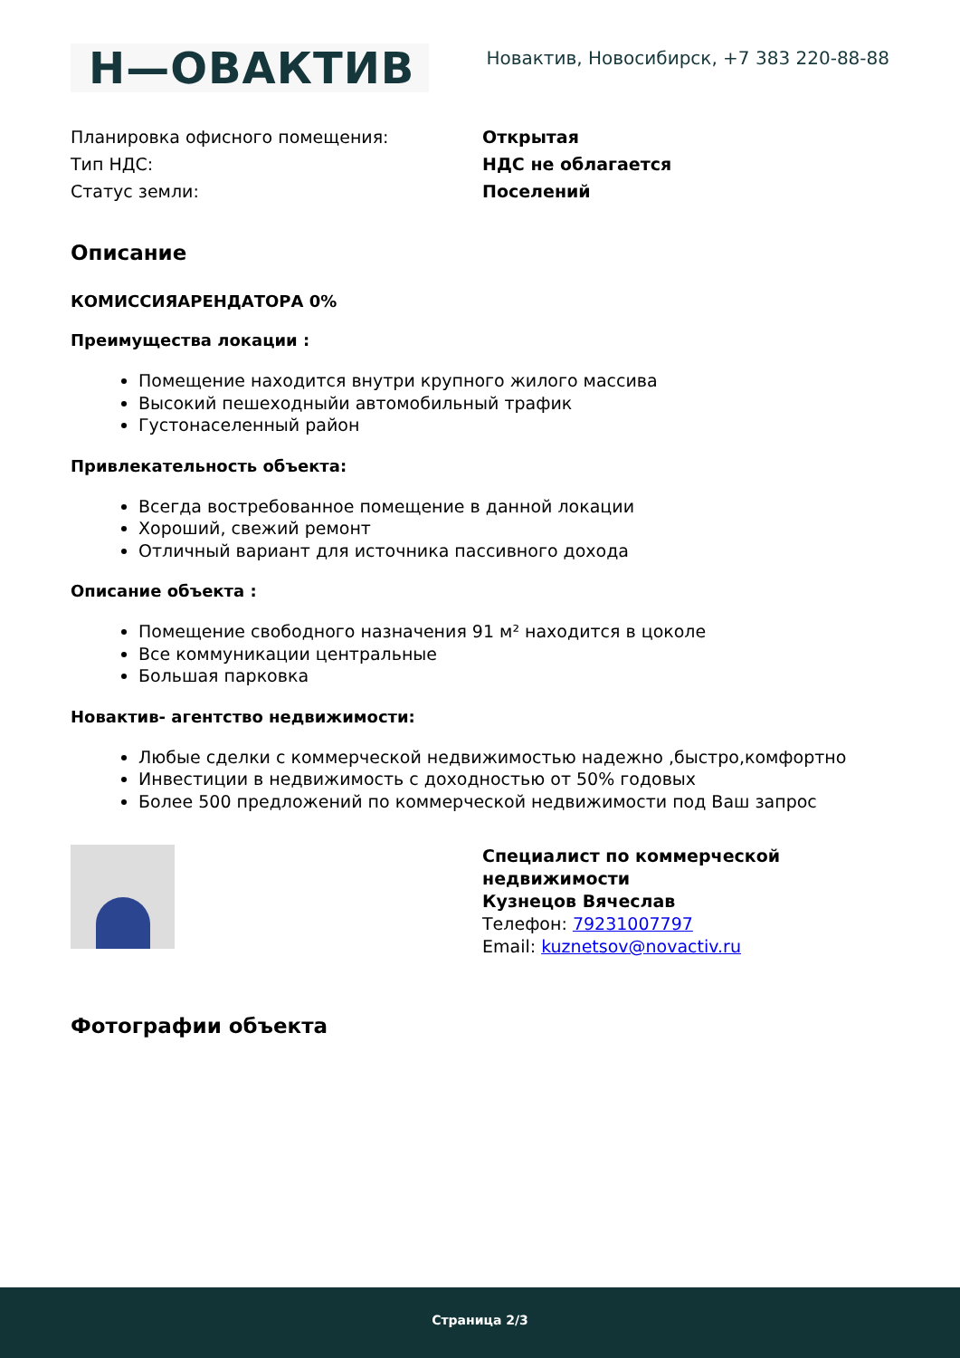Н—ОВАКТИВ
Новактив, Новосибирск, +7 383 220-88-88
| Планировка офисного помещения: | Открытая |
| Тип НДС: | НДС не облагается |
| Статус земли: | Поселений |
Описание
КОМИССИЯАРЕНДАТОРА 0%
Преимущества локации :
Помещение находится внутри крупного жилого массива
Высокий пешеходныйи автомобильный трафик
Густонаселенный район
Привлекательность объекта:
Всегда востребованное помещение в данной локации
Хороший, свежий ремонт
Отличный вариант для источника пассивного дохода
Описание объекта :
Помещение свободного назначения 91 м² находится в цоколе
Все коммуникации центральные
Большая парковка
Новактив- агентство недвижимости:
Любые сделки с коммерческой недвижимостью надежно ,быстро,комфортно
Инвестиции в недвижимость с доходностью от 50% годовых
Более 500 предложений по коммерческой недвижимости под Ваш запрос
Специалист по коммерческой
недвижимости
Кузнецов Вячеслав
Телефон: 79231007797
Email: kuznetsov@novactiv.ru
Фотографии объекта
Страница 2/3